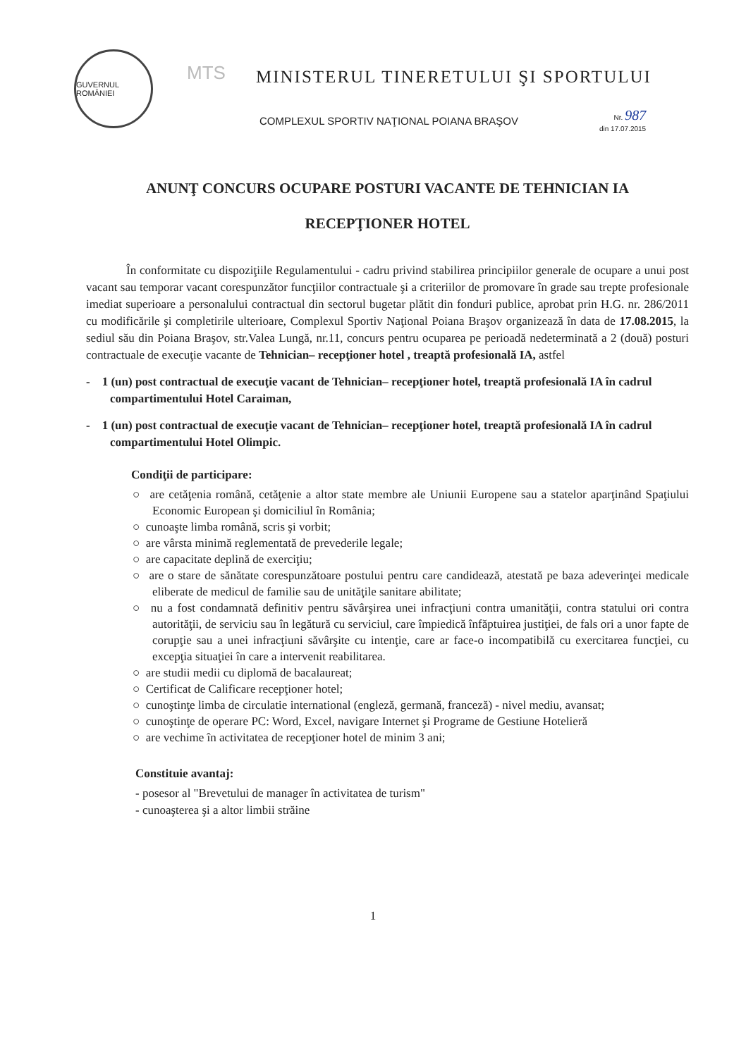GUVERNUL ROMÂNIEI
MTS
MINISTERUL TINERETULUI ŞI SPORTULUI
COMPLEXUL SPORTIV NAŢIONAL POIANA BRAŞOV
Nr. 987
din 17.07.2015
ANUNŢ CONCURS OCUPARE POSTURI VACANTE DE TEHNICIAN IA
RECEPŢIONER HOTEL
În conformitate cu dispoziţiile Regulamentului - cadru privind stabilirea principiilor generale de ocupare a unui post vacant sau temporar vacant corespunzător funcţiilor contractuale şi a criteriilor de promovare în grade sau trepte profesionale imediat superioare a personalului contractual din sectorul bugetar plătit din fonduri publice, aprobat prin H.G. nr. 286/2011 cu modificările şi completirile ulterioare, Complexul Sportiv Naţional Poiana Braşov organizează în data de 17.08.2015, la sediul său din Poiana Braşov, str.Valea Lungă, nr.11, concurs pentru ocuparea pe perioadă nedeterminată a 2 (două) posturi contractuale de execuţie vacante de Tehnician– recepţioner hotel , treaptă profesională IA, astfel
- 1 (un) post contractual de execuţie vacant de Tehnician– recepţioner hotel, treaptă profesională IA în cadrul compartimentului Hotel Caraiman,
- 1 (un) post contractual de execuţie vacant de Tehnician– recepţioner hotel, treaptă profesională IA în cadrul compartimentului Hotel Olimpic.
Condiţii de participare:
○ are cetăţenia română, cetăţenie a altor state membre ale Uniunii Europene sau a statelor aparţinând Spaţiului Economic European şi domiciliul în România;
○ cunoaşte limba română, scris şi vorbit;
○ are vârsta minimă reglementată de prevederile legale;
○ are capacitate deplină de exerciţiu;
○ are o stare de sănătate corespunzătoare postului pentru care candidează, atestată pe baza adeverinţei medicale eliberate de medicul de familie sau de unităţile sanitare abilitate;
○ nu a fost condamnată definitiv pentru săvârşirea unei infracţiuni contra umanităţii, contra statului ori contra autorităţii, de serviciu sau în legătură cu serviciul, care împiedică înfăptuirea justiţiei, de fals ori a unor fapte de corupţie sau a unei infracţiuni săvârşite cu intenţie, care ar face-o incompatibilă cu exercitarea funcţiei, cu excepţia situaţiei în care a intervenit reabilitarea.
○ are studii medii cu diplomă de bacalaureat;
○ Certificat de Calificare recepţioner hotel;
○ cunoştinţe limba de circulatie international (engleză, germană, franceză) - nivel mediu, avansat;
○ cunoştinţe de operare PC: Word, Excel, navigare Internet şi Programe de Gestiune Hotelieră
○ are vechime în activitatea de recepţioner hotel de minim 3 ani;
Constituie avantaj:
- posesor al "Brevetului de manager în activitatea de turism"
- cunoaşterea şi a altor limbii străine
1